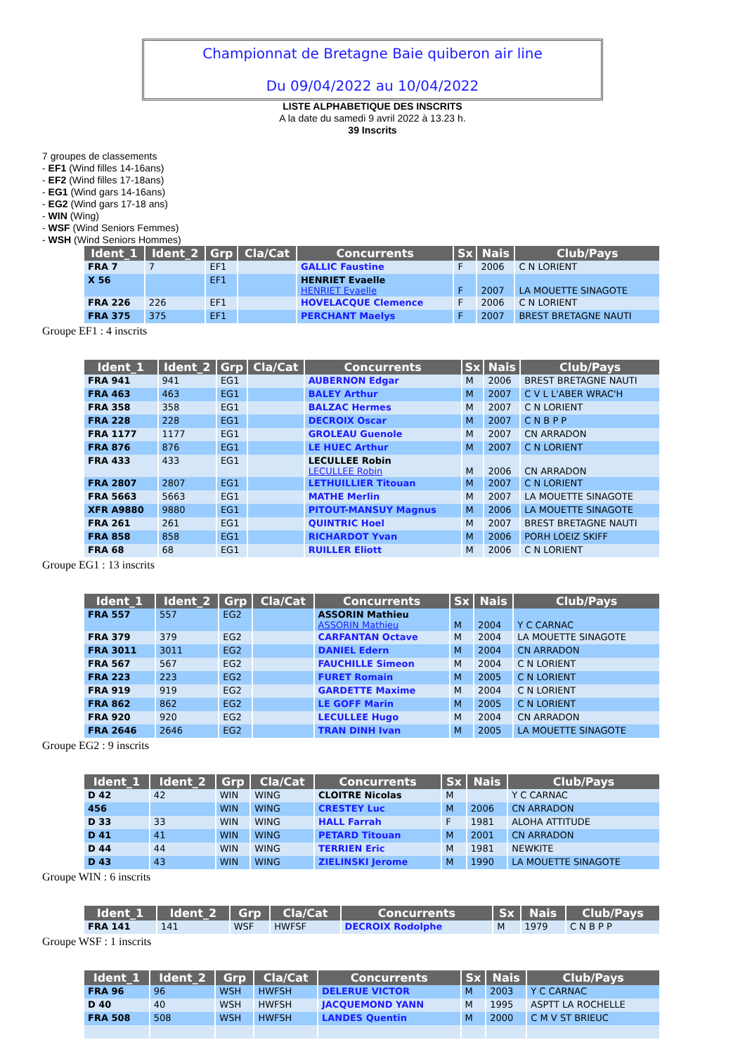Championnat de Bretagne Baie quiberon air line
Du 09/04/2022 au 10/04/2022
LISTE ALPHABETIQUE DES INSCRITS
A la date du samedi 9 avril 2022 à 13.23 h.
39 Inscrits
7 groupes de classements
- EF1 (Wind filles 14-16ans)
- EF2 (Wind filles 17-18ans)
- EG1 (Wind gars 14-16ans)
- EG2 (Wind gars 17-18 ans)
- WIN (Wing)
- WSF (Wind Seniors Femmes)
- WSH (Wind Seniors Hommes)
| Ident_1 | Ident_2 | Grp | Cla/Cat | Concurrents | Sx | Nais | Club/Pays |
| --- | --- | --- | --- | --- | --- | --- | --- |
| FRA 7 | 7 | EF1 | | GALLIC Faustine | F | 2006 | C N LORIENT |
| X 56 | | EF1 | | HENRIET Evaelle HENRIET Evaelle | F | 2007 | LA MOUETTE SINAGOTE |
| FRA 226 | 226 | EF1 | | HOVELACQUE Clemence | F | 2006 | C N LORIENT |
| FRA 375 | 375 | EF1 | | PERCHANT Maelys | F | 2007 | BREST BRETAGNE NAUTI |
Groupe EF1 : 4 inscrits
| Ident_1 | Ident_2 | Grp | Cla/Cat | Concurrents | Sx | Nais | Club/Pays |
| --- | --- | --- | --- | --- | --- | --- | --- |
| FRA 941 | 941 | EG1 | | AUBERNON Edgar | M | 2006 | BREST BRETAGNE NAUTI |
| FRA 463 | 463 | EG1 | | BALEY Arthur | M | 2007 | C V L L'ABER WRAC'H |
| FRA 358 | 358 | EG1 | | BALZAC Hermes | M | 2007 | C N LORIENT |
| FRA 228 | 228 | EG1 | | DECROIX Oscar | M | 2007 | C N B P P |
| FRA 1177 | 1177 | EG1 | | GROLEAU Guenole | M | 2007 | CN ARRADON |
| FRA 876 | 876 | EG1 | | LE HUEC Arthur | M | 2007 | C N LORIENT |
| FRA 433 | 433 | EG1 | | LECULLEE Robin LECULLEE Robin | M | 2006 | CN ARRADON |
| FRA 2807 | 2807 | EG1 | | LETHUILLIER Titouan | M | 2007 | C N LORIENT |
| FRA 5663 | 5663 | EG1 | | MATHE Merlin | M | 2007 | LA MOUETTE SINAGOTE |
| XFR A9880 | 9880 | EG1 | | PITOUT-MANSUY Magnus | M | 2006 | LA MOUETTE SINAGOTE |
| FRA 261 | 261 | EG1 | | QUINTRIC Hoel | M | 2007 | BREST BRETAGNE NAUTI |
| FRA 858 | 858 | EG1 | | RICHARDOT Yvan | M | 2006 | PORH LOEIZ SKIFF |
| FRA 68 | 68 | EG1 | | RUILLER Eliott | M | 2006 | C N LORIENT |
Groupe EG1 : 13 inscrits
| Ident_1 | Ident_2 | Grp | Cla/Cat | Concurrents | Sx | Nais | Club/Pays |
| --- | --- | --- | --- | --- | --- | --- | --- |
| FRA 557 | 557 | EG2 | | ASSORIN Mathieu ASSORIN Mathieu | M | 2004 | Y C CARNAC |
| FRA 379 | 379 | EG2 | | CARFANTAN Octave | M | 2004 | LA MOUETTE SINAGOTE |
| FRA 3011 | 3011 | EG2 | | DANIEL Edern | M | 2004 | CN ARRADON |
| FRA 567 | 567 | EG2 | | FAUCHILLE Simeon | M | 2004 | C N LORIENT |
| FRA 223 | 223 | EG2 | | FURET Romain | M | 2005 | C N LORIENT |
| FRA 919 | 919 | EG2 | | GARDETTE Maxime | M | 2004 | C N LORIENT |
| FRA 862 | 862 | EG2 | | LE GOFF Marin | M | 2005 | C N LORIENT |
| FRA 920 | 920 | EG2 | | LECULLEE Hugo | M | 2004 | CN ARRADON |
| FRA 2646 | 2646 | EG2 | | TRAN DINH Ivan | M | 2005 | LA MOUETTE SINAGOTE |
Groupe EG2 : 9 inscrits
| Ident_1 | Ident_2 | Grp | Cla/Cat | Concurrents | Sx | Nais | Club/Pays |
| --- | --- | --- | --- | --- | --- | --- | --- |
| D 42 | 42 | WIN | WING | CLOITRE Nicolas | M | | Y C CARNAC |
| 456 | | WIN | WING | CRESTEY Luc | M | 2006 | CN ARRADON |
| D 33 | 33 | WIN | WING | HALL Farrah | F | 1981 | ALOHA ATTITUDE |
| D 41 | 41 | WIN | WING | PETARD Titouan | M | 2001 | CN ARRADON |
| D 44 | 44 | WIN | WING | TERRIEN Eric | M | 1981 | NEWKITE |
| D 43 | 43 | WIN | WING | ZIELINSKI Jerome | M | 1990 | LA MOUETTE SINAGOTE |
Groupe WIN : 6 inscrits
| Ident_1 | Ident_2 | Grp | Cla/Cat | Concurrents | Sx | Nais | Club/Pays |
| --- | --- | --- | --- | --- | --- | --- | --- |
| FRA 141 | 141 | WSF | HWFSF | DECROIX Rodolphe | M | 1979 | C N B P P |
Groupe WSF : 1 inscrits
| Ident_1 | Ident_2 | Grp | Cla/Cat | Concurrents | Sx | Nais | Club/Pays |
| --- | --- | --- | --- | --- | --- | --- | --- |
| FRA 96 | 96 | WSH | HWFSH | DELERUE VICTOR | M | 2003 | Y C CARNAC |
| D 40 | 40 | WSH | HWFSH | JACQUEMOND YANN | M | 1995 | ASPTT LA ROCHELLE |
| FRA 508 | 508 | WSH | HWFSH | LANDES Quentin | M | 2000 | C M V ST BRIEUC |